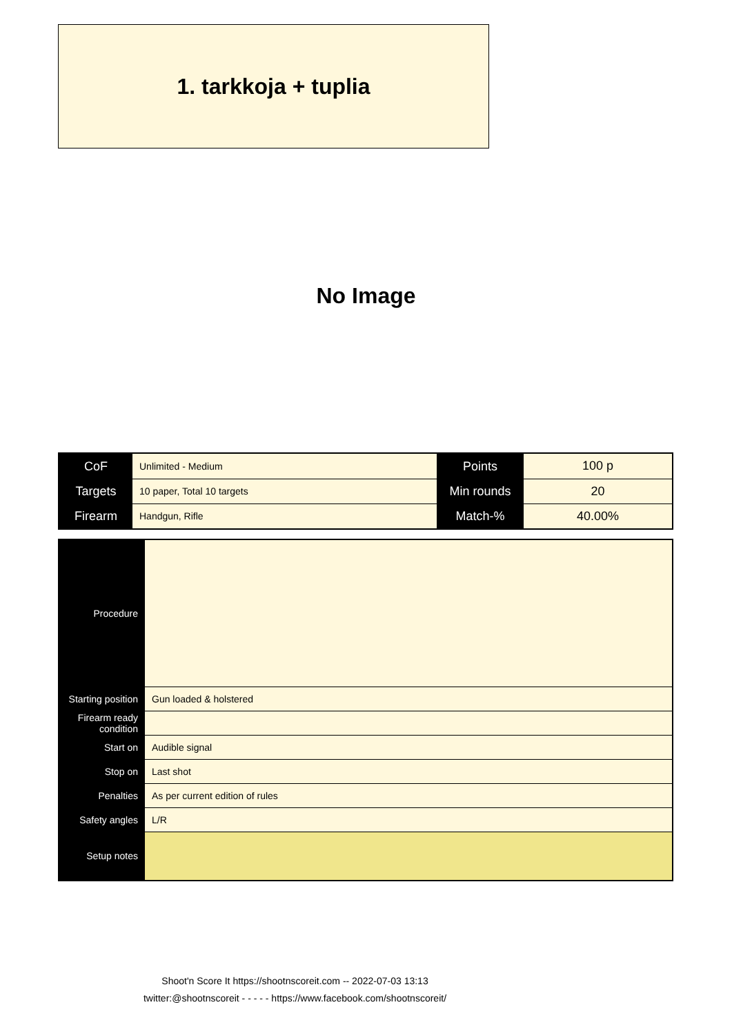1. tarkkoja + tuplia
No Image
| CoF | Unlimited - Medium | Points | 100 p |
| Targets | 10 paper, Total 10 targets | Min rounds | 20 |
| Firearm | Handgun, Rifle | Match-% | 40.00% |
| Procedure | |
| Starting position | Gun loaded & holstered |
| Firearm ready condition | |
| Start on | Audible signal |
| Stop on | Last shot |
| Penalties | As per current edition of rules |
| Safety angles | L/R |
| Setup notes | |
Shoot'n Score It https://shootnscoreit.com -- 2022-07-03 13:13
twitter:@shootnscoreit - - - - - https://www.facebook.com/shootnscoreit/